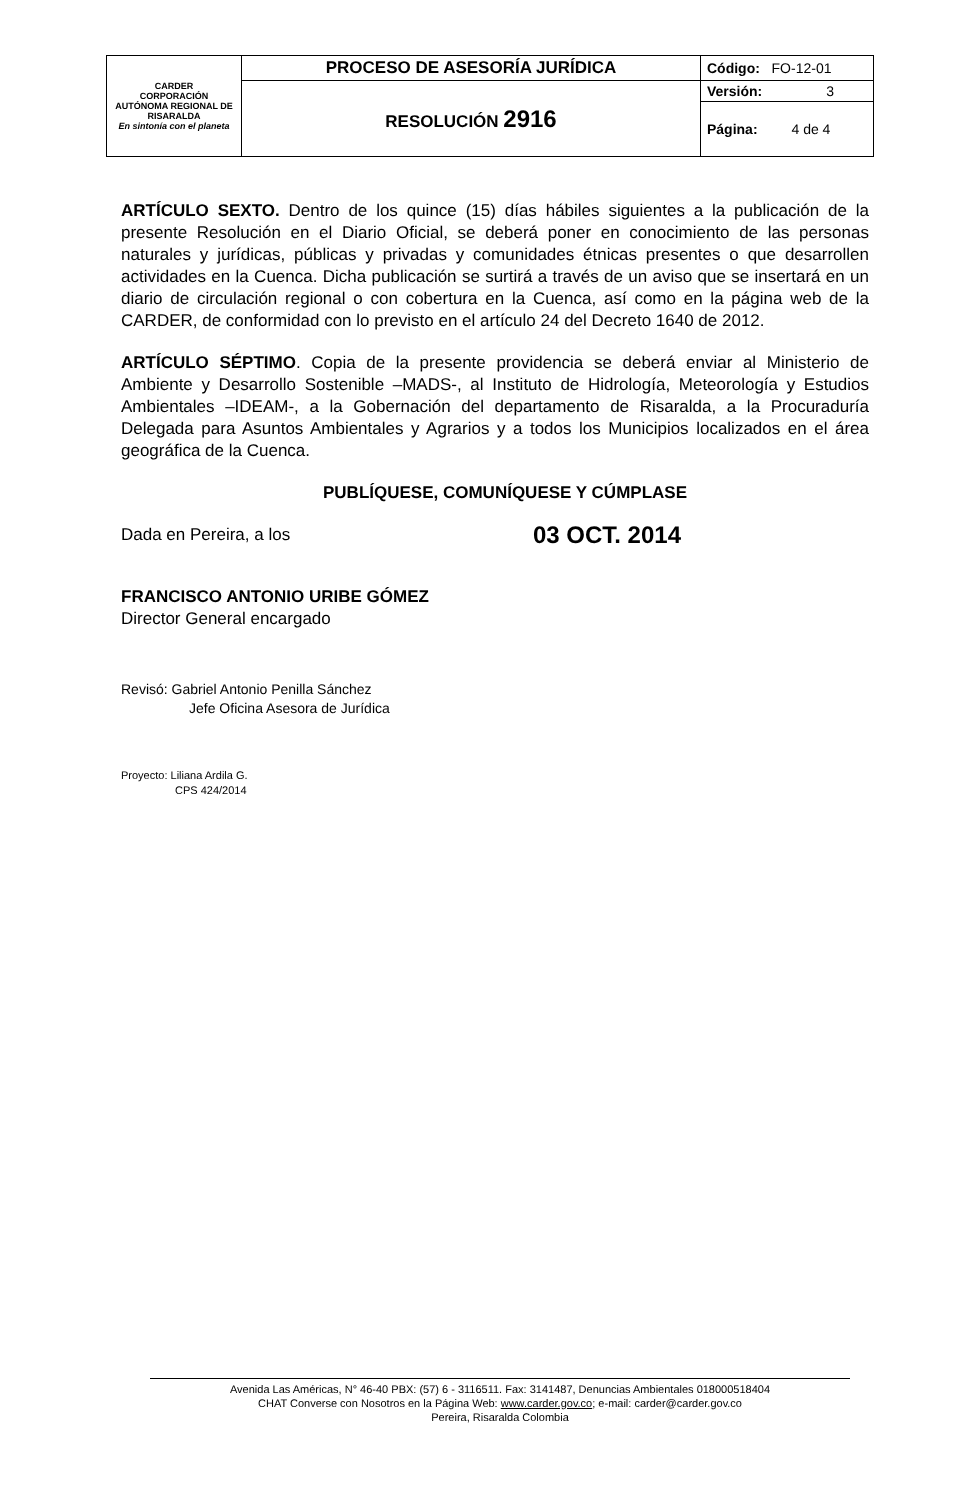| CARDER CORPORACIÓN AUTÓNOMA REGIONAL DE RISARALDA En sintonía con el planeta | PROCESO DE ASESORÍA JURÍDICA | Código: FO-12-01 |
| | RESOLUCIÓN 2916 | Versión: 3 |
| | | Página: 4 de 4 |
ARTÍCULO SEXTO. Dentro de los quince (15) días hábiles siguientes a la publicación de la presente Resolución en el Diario Oficial, se deberá poner en conocimiento de las personas naturales y jurídicas, públicas y privadas y comunidades étnicas presentes o que desarrollen actividades en la Cuenca. Dicha publicación se surtirá a través de un aviso que se insertará en un diario de circulación regional o con cobertura en la Cuenca, así como en la página web de la CARDER, de conformidad con lo previsto en el artículo 24 del Decreto 1640 de 2012.
ARTÍCULO SÉPTIMO. Copia de la presente providencia se deberá enviar al Ministerio de Ambiente y Desarrollo Sostenible –MADS-, al Instituto de Hidrología, Meteorología y Estudios Ambientales –IDEAM-, a la Gobernación del departamento de Risaralda, a la Procuraduría Delegada para Asuntos Ambientales y Agrarios y a todos los Municipios localizados en el área geográfica de la Cuenca.
PUBLÍQUESE, COMUNÍQUESE Y CÚMPLASE
Dada en Pereira, a los 03 OCT. 2014
FRANCISCO ANTONIO URIBE GÓMEZ
Director General encargado
Revisó: Gabriel Antonio Penilla Sánchez
Jefe Oficina Asesora de Jurídica
Proyecto: Liliana Ardila G.
CPS 424/2014
Avenida Las Américas, N° 46-40 PBX: (57) 6 - 3116511. Fax: 3141487, Denuncias Ambientales 018000518404
CHAT Converse con Nosotros en la Página Web: www.carder.gov.co; e-mail: carder@carder.gov.co
Pereira, Risaralda Colombia